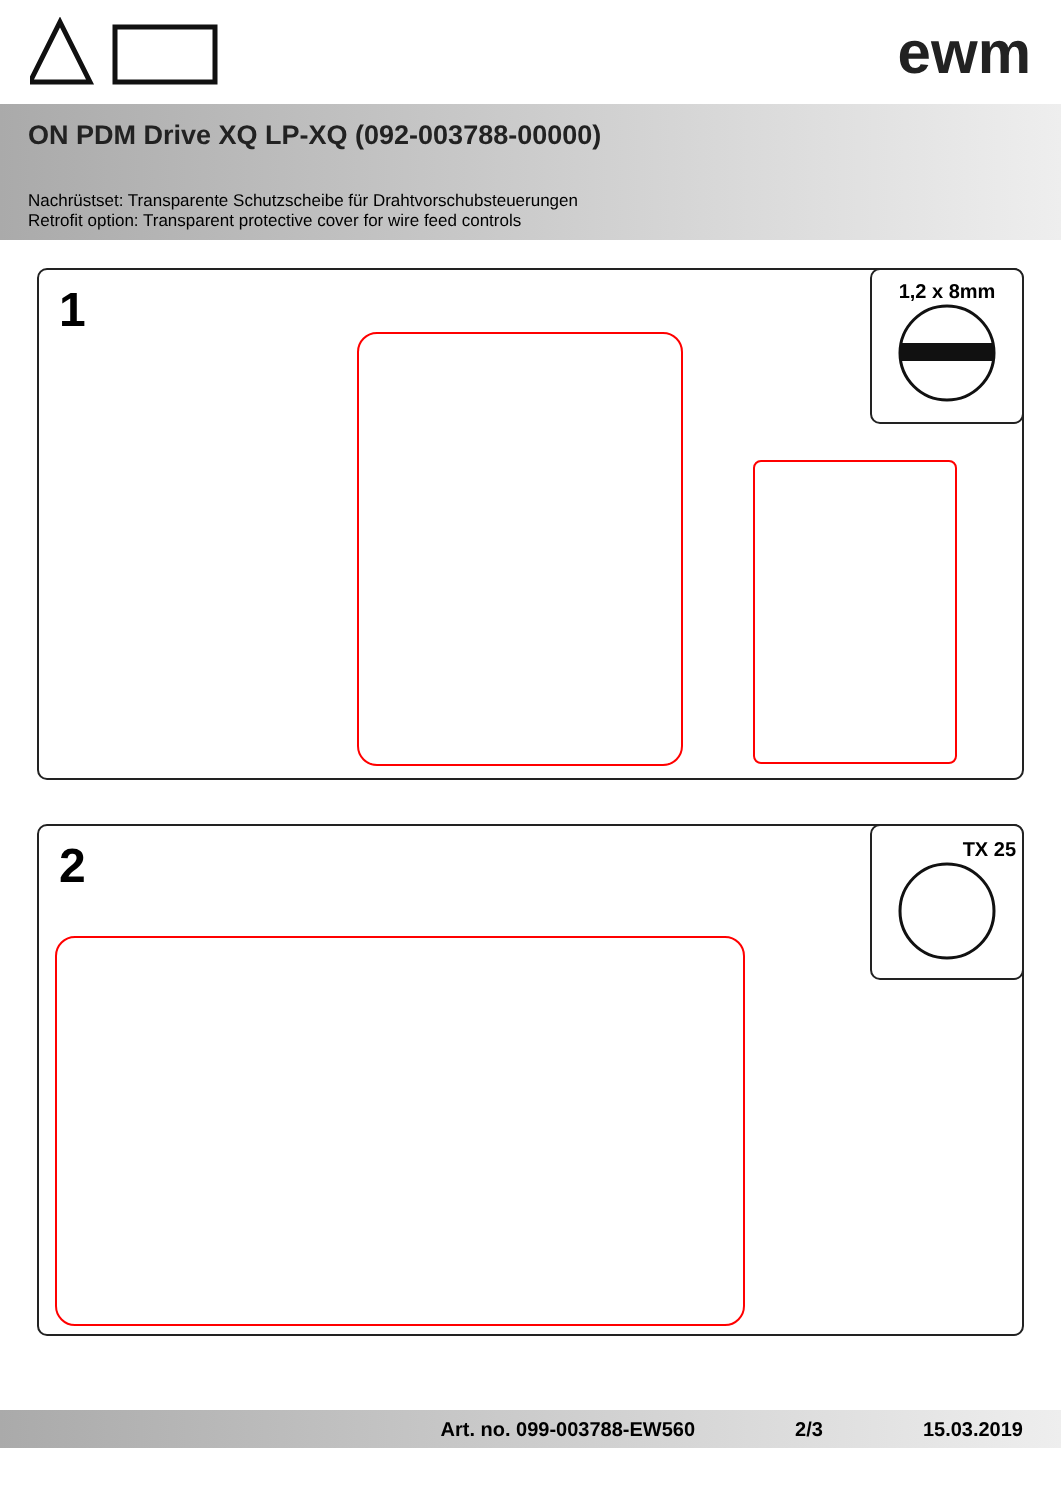ewm
ON PDM Drive XQ LP-XQ (092-003788-00000)
Nachrüstset: Transparente Schutzscheibe für Drahtvorschubsteuerungen
Retrofit option: Transparent protective cover for wire feed controls
1
1,2 x 8mm
2
TX 25
Art. no. 099-003788-EW560 2/3 15.03.2019